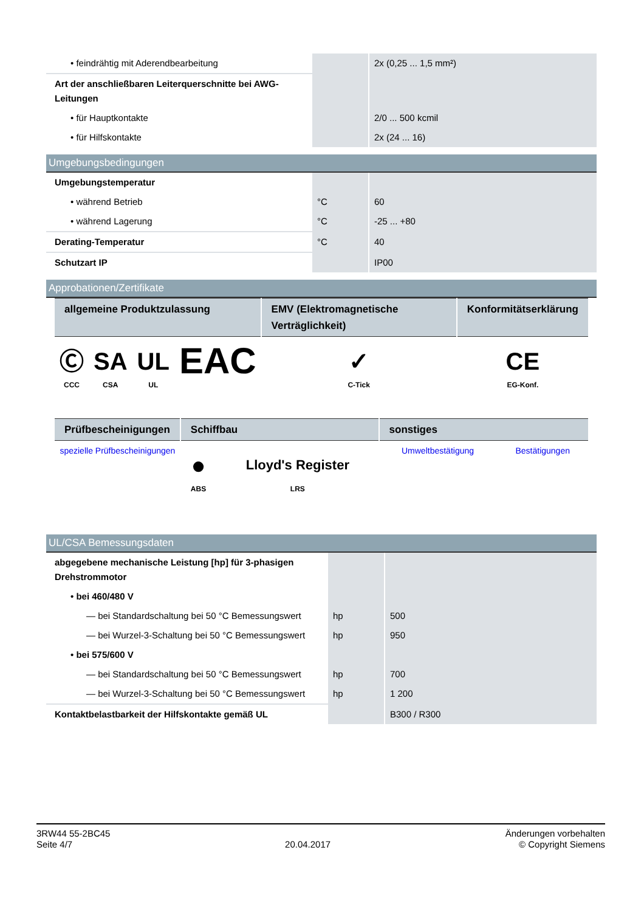| • feindrähtig mit Aderendbearbeitung | | 2x (0,25 ... 1,5 mm²) |
| Art der anschließbaren Leiterquerschnitte bei AWG-Leitungen | | |
| • für Hauptkontakte | | 2/0 ... 500 kcmil |
| • für Hilfskontakte | | 2x (24 ... 16) |
Umgebungsbedingungen
| Umgebungstemperatur | | |
| • während Betrieb | °C | 60 |
| • während Lagerung | °C | -25 ... +80 |
| Derating-Temperatur | °C | 40 |
| Schutzart IP | | IP00 |
Approbationen/Zertifikate
| allgemeine Produktzulassung | | | | EMV (Elektromagnetische Verträglichkeit) | Konformitätserklärung |
| --- | --- | --- | --- | --- | --- |
| Ⓒ CCC | SA CSA | UL UL | EAC | ✓ C-Tick | CE EG-Konf. |
| Prüfbescheinigungen | Schiffbau | | sonstiges | |
| --- | --- | --- | --- | --- |
| spezielle Prüfbescheinigungen | ● ABS | Lloyd's Register LRS | Umweltbestätigung | Bestätigungen |
UL/CSA Bemessungsdaten
| abgegebene mechanische Leistung [hp] für 3-phasigen Drehstrommotor | | |
| • bei 460/480 V | | |
| — bei Standardschaltung bei 50 °C Bemessungswert | hp | 500 |
| — bei Wurzel-3-Schaltung bei 50 °C Bemessungswert | hp | 950 |
| • bei 575/600 V | | |
| — bei Standardschaltung bei 50 °C Bemessungswert | hp | 700 |
| — bei Wurzel-3-Schaltung bei 50 °C Bemessungswert | hp | 1 200 |
| Kontaktbelastbarkeit der Hilfskontakte gemäß UL | | B300 / R300 |
3RW44 55-2BC45
Seite 4/7
20.04.2017
Änderungen vorbehalten
© Copyright Siemens